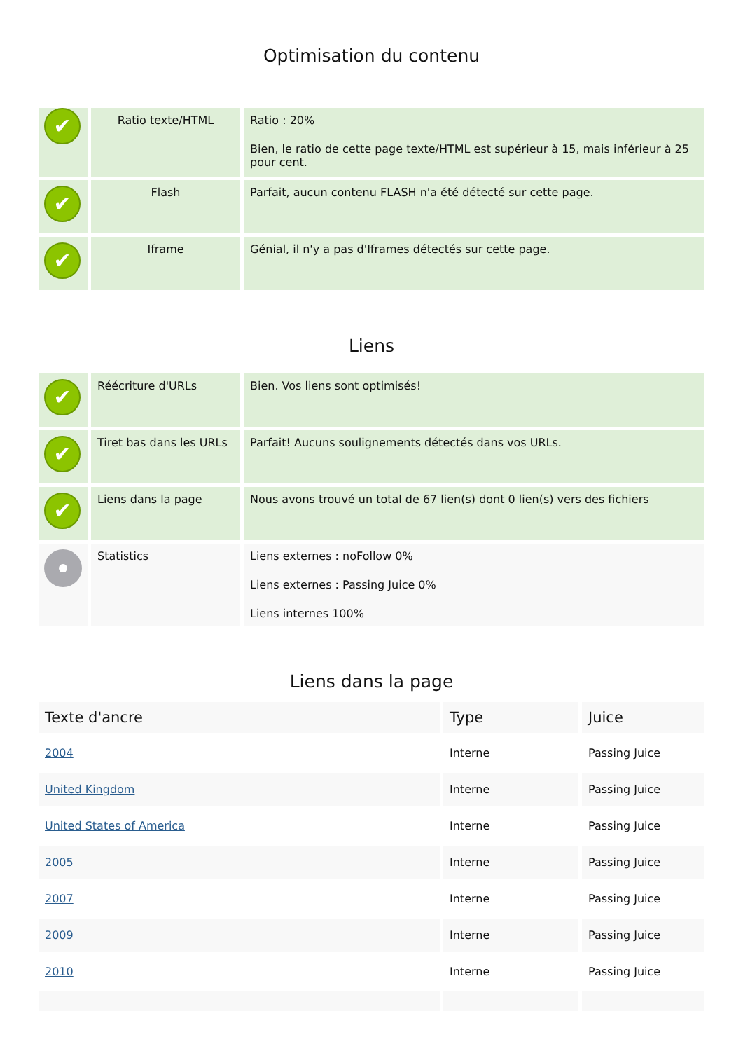Optimisation du contenu
| ✔ | Ratio texte/HTML | Ratio : 20% Bien, le ratio de cette page texte/HTML est supérieur à 15, mais inférieur à 25 pour cent. |
| ✔ | Flash | Parfait, aucun contenu FLASH n'a été détecté sur cette page. |
| ✔ | Iframe | Génial, il n'y a pas d'Iframes détectés sur cette page. |
Liens
| ✔ | Réécriture d'URLs | Bien. Vos liens sont optimisés! |
| ✔ | Tiret bas dans les URLs | Parfait! Aucuns soulignements détectés dans vos URLs. |
| ✔ | Liens dans la page | Nous avons trouvé un total de 67 lien(s) dont 0 lien(s) vers des fichiers |
| | Statistics | Liens externes : noFollow 0% Liens externes : Passing Juice 0% Liens internes 100% |
Liens dans la page
| Texte d'ancre | Type | Juice |
| --- | --- | --- |
| 2004 | Interne | Passing Juice |
| United Kingdom | Interne | Passing Juice |
| United States of America | Interne | Passing Juice |
| 2005 | Interne | Passing Juice |
| 2007 | Interne | Passing Juice |
| 2009 | Interne | Passing Juice |
| 2010 | Interne | Passing Juice |